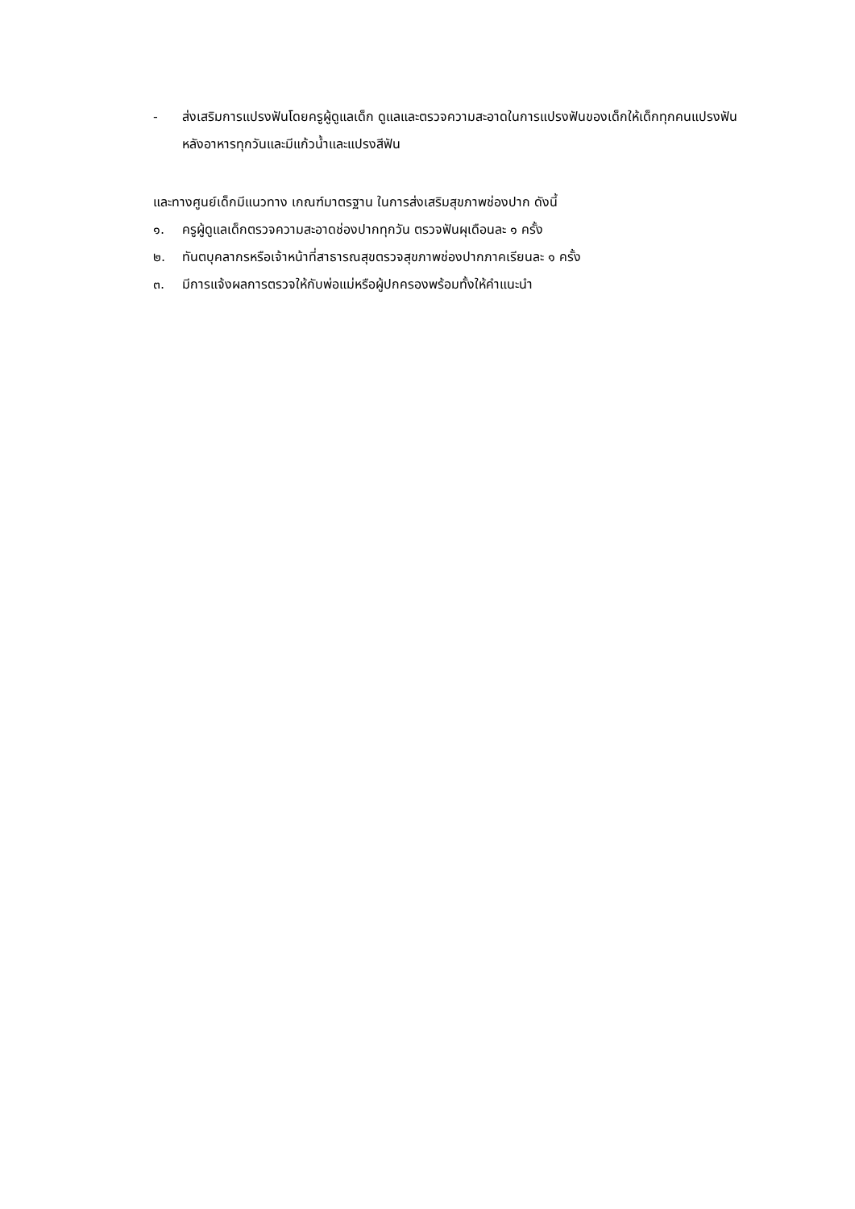- ส่งเสริมการแปรงฟันโดยครูผู้ดูแลเด็ก ดูแลและตรวจความสะอาดในการแปรงฟันของเด็กให้เด็กทุกคนแปรงฟันหลังอาหารทุกวันและมีแก้วน้ำและแปรงสีฟัน
และทางศูนย์เด็กมีแนวทาง เกณฑ์มาตรฐาน ในการส่งเสริมสุขภาพช่องปาก ดังนี้
๑. ครูผู้ดูแลเด็กตรวจความสะอาดช่องปากทุกวัน ตรวจฟันผุเดือนละ ๑ ครั้ง
๒. ทันตบุคลากรหรือเจ้าหน้าที่สาธารณสุขตรวจสุขภาพช่องปากภาคเรียนละ ๑ ครั้ง
๓. มีการแจ้งผลการตรวจให้กับพ่อแม่หรือผู้ปกครองพร้อมทั้งให้คำแนะนำ